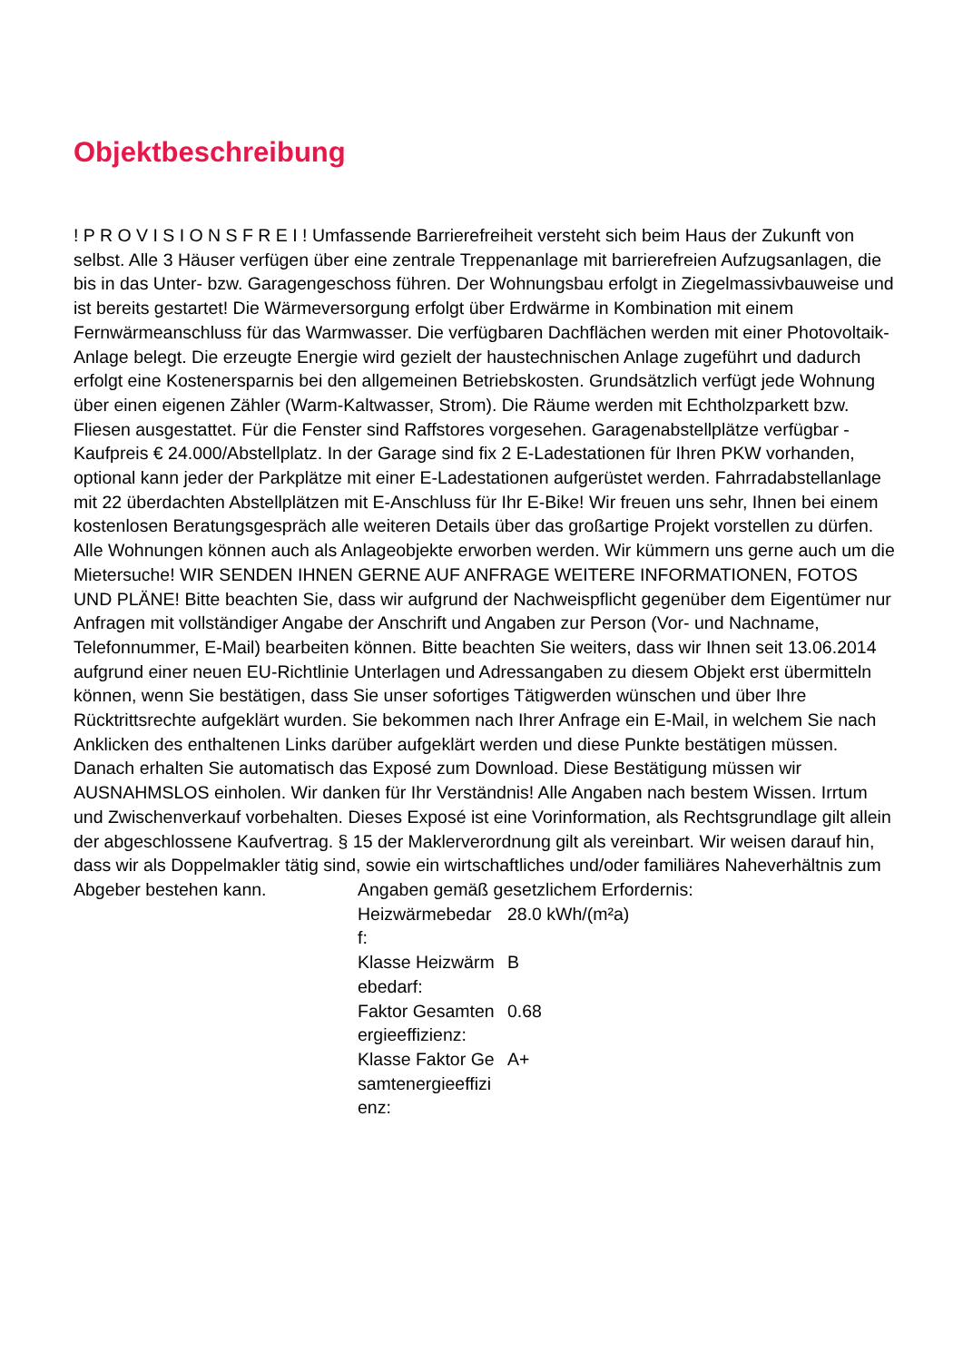Objektbeschreibung
! P R O V I S I O N S F R E I ! Umfassende Barrierefreiheit versteht sich beim Haus der Zukunft von selbst. Alle 3 Häuser verfügen über eine zentrale Treppenanlage mit barrierefreien Aufzugsanlagen, die bis in das Unter- bzw. Garagengeschoss führen. Der Wohnungsbau erfolgt in Ziegelmassivbauweise und ist bereits gestartet! Die Wärmeversorgung erfolgt über Erdwärme in Kombination mit einem Fernwärmeanschluss für das Warmwasser. Die verfügbaren Dachflächen werden mit einer Photovoltaik-Anlage belegt. Die erzeugte Energie wird gezielt der haustechnischen Anlage zugeführt und dadurch erfolgt eine Kostenersparnis bei den allgemeinen Betriebskosten. Grundsätzlich verfügt jede Wohnung über einen eigenen Zähler (Warm-Kaltwasser, Strom). Die Räume werden mit Echtholzparkett bzw. Fliesen ausgestattet. Für die Fenster sind Raffstores vorgesehen. Garagenabstellplätze verfügbar - Kaufpreis € 24.000/Abstellplatz. In der Garage sind fix 2 E-Ladestationen für Ihren PKW vorhanden, optional kann jeder der Parkplätze mit einer E-Ladestationen aufgerüstet werden. Fahrradabstellanlage mit 22 überdachten Abstellplätzen mit E-Anschluss für Ihr E-Bike! Wir freuen uns sehr, Ihnen bei einem kostenlosen Beratungsgespräch alle weiteren Details über das großartige Projekt vorstellen zu dürfen. Alle Wohnungen können auch als Anlageobjekte erworben werden. Wir kümmern uns gerne auch um die Mietersuche! WIR SENDEN IHNEN GERNE AUF ANFRAGE WEITERE INFORMATIONEN, FOTOS UND PLÄNE! Bitte beachten Sie, dass wir aufgrund der Nachweispflicht gegenüber dem Eigentümer nur Anfragen mit vollständiger Angabe der Anschrift und Angaben zur Person (Vor- und Nachname, Telefonnummer, E-Mail) bearbeiten können. Bitte beachten Sie weiters, dass wir Ihnen seit 13.06.2014 aufgrund einer neuen EU-Richtlinie Unterlagen und Adressangaben zu diesem Objekt erst übermitteln können, wenn Sie bestätigen, dass Sie unser sofortiges Tätigwerden wünschen und über Ihre Rücktrittsrechte aufgeklärt wurden. Sie bekommen nach Ihrer Anfrage ein E-Mail, in welchem Sie nach Anklicken des enthaltenen Links darüber aufgeklärt werden und diese Punkte bestätigen müssen. Danach erhalten Sie automatisch das Exposé zum Download. Diese Bestätigung müssen wir AUSNAHMSLOS einholen. Wir danken für Ihr Verständnis! Alle Angaben nach bestem Wissen. Irrtum und Zwischenverkauf vorbehalten. Dieses Exposé ist eine Vorinformation, als Rechtsgrundlage gilt allein der abgeschlossene Kaufvertrag. § 15 der Maklerverordnung gilt als vereinbart. Wir weisen darauf hin, dass wir als Doppelmakler tätig sind, sowie ein wirtschaftliches und/oder familiäres Naheverhältnis zum Abgeber bestehen kann.
| Angaben gemäß gesetzlichem Erfordernis: | |
| Heizwärmebedar f: | 28.0 kWh/(m²a) |
| Klasse Heizwärm ebedarf: | B |
| Faktor Gesamten ergieeffizienz: | 0.68 |
| Klasse Faktor Ge samtenergieeffizi enz: | A+ |